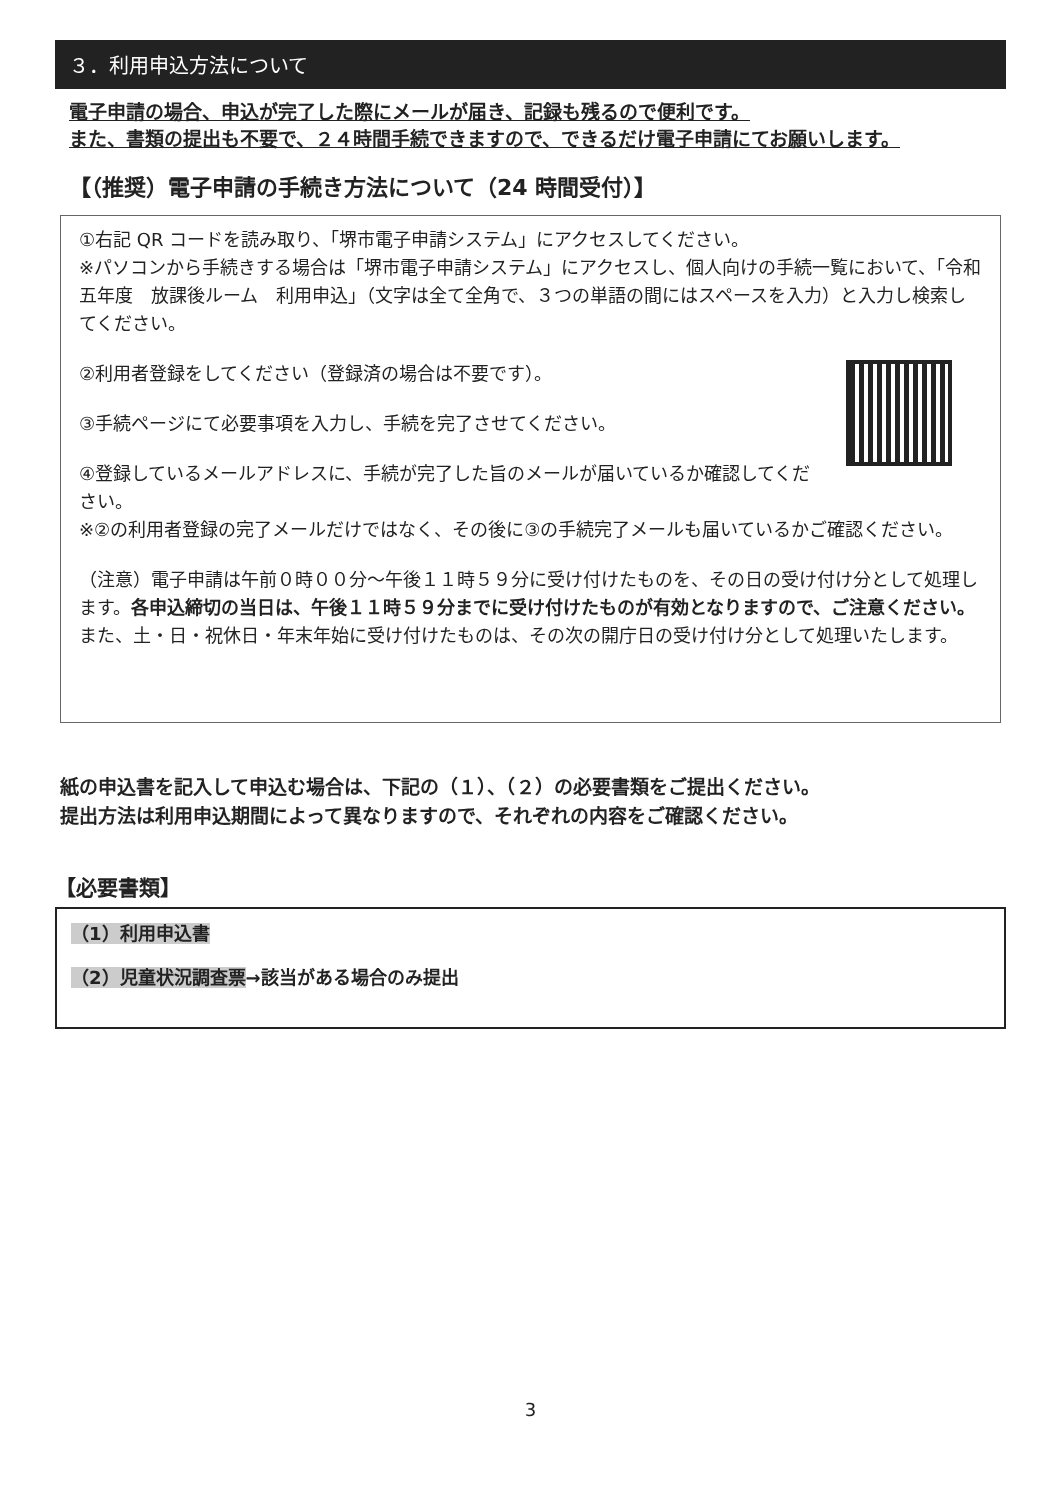３．利用申込方法について
電子申請の場合、申込が完了した際にメールが届き、記録も残るので便利です。
また、書類の提出も不要で、２４時間手続できますので、できるだけ電子申請にてお願いします。
【（推奨）電子申請の手続き方法について（24 時間受付）】
①右記 QR コードを読み取り、「堺市電子申請システム」にアクセスしてください。
※パソコンから手続きする場合は「堺市電子申請システム」にアクセスし、個人向けの手続一覧において、「令和五年度　放課後ルーム　利用申込」（文字は全て全角で、３つの単語の間にはスペースを入力）と入力し検索してください。
②利用者登録をしてください（登録済の場合は不要です）。
③手続ページにて必要事項を入力し、手続を完了させてください。
④登録しているメールアドレスに、手続が完了した旨のメールが届いているか確認してください。
※②の利用者登録の完了メールだけではなく、その後に③の手続完了メールも届いているかご確認ください。
（注意）電子申請は午前０時００分～午後１１時５９分に受け付けたものを、その日の受け付け分として処理します。各申込締切の当日は、午後１１時５９分までに受け付けたものが有効となりますので、ご注意ください。また、土・日・祝休日・年末年始に受け付けたものは、その次の開庁日の受け付け分として処理いたします。
紙の申込書を記入して申込む場合は、下記の（１）、（２）の必要書類をご提出ください。
提出方法は利用申込期間によって異なりますので、それぞれの内容をご確認ください。
【必要書類】
（1）利用申込書
（2）児童状況調査票→該当がある場合のみ提出
3